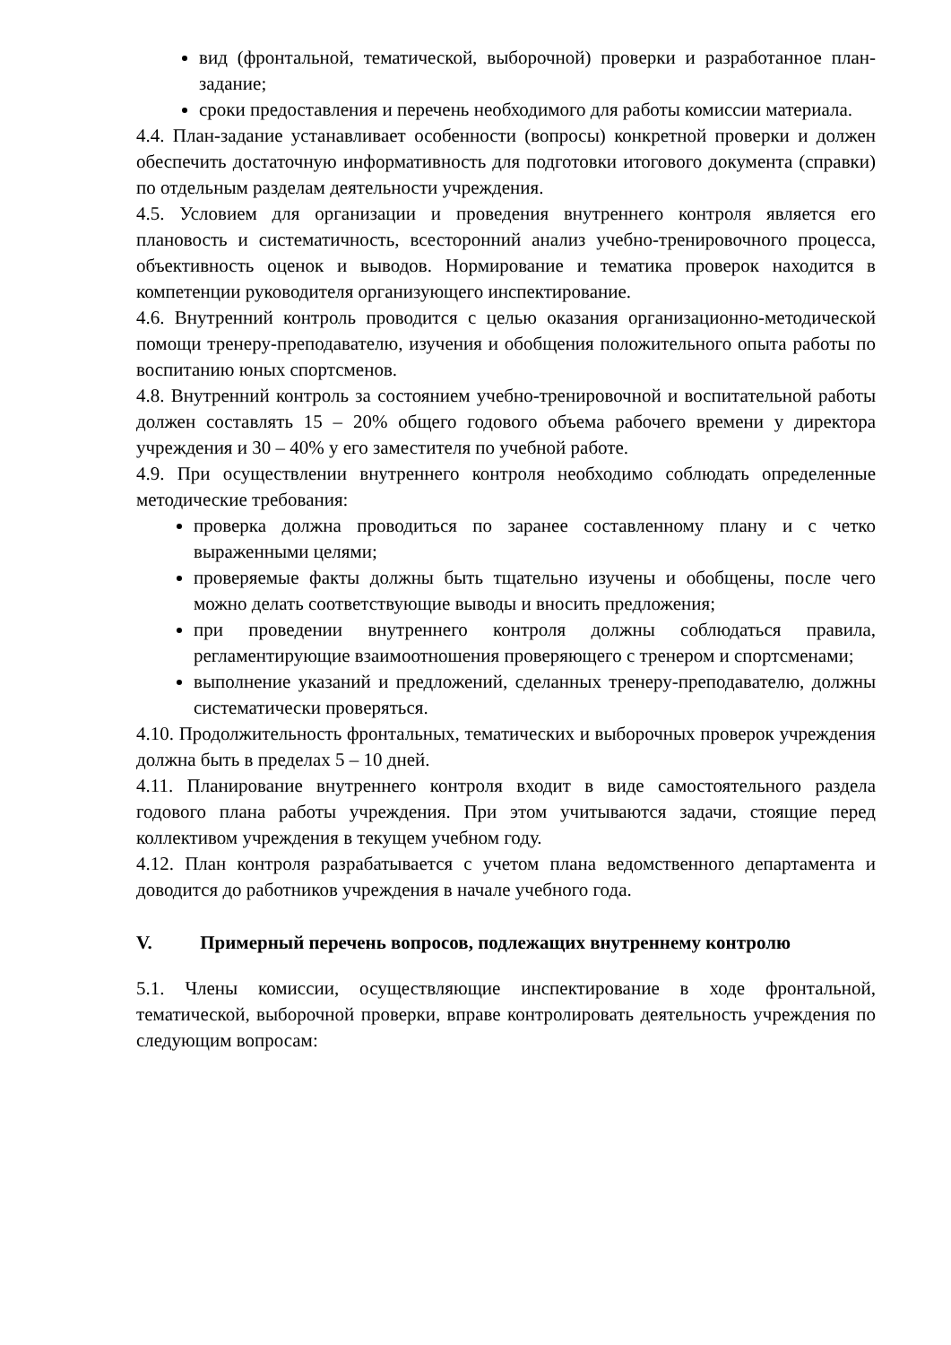вид (фронтальной, тематической, выборочной) проверки и разработанное план-задание;
сроки предоставления и перечень необходимого для работы комиссии материала.
4.4. План-задание устанавливает особенности (вопросы) конкретной проверки и должен обеспечить достаточную информативность для подготовки итогового документа (справки) по отдельным разделам деятельности учреждения.
4.5. Условием для организации и проведения внутреннего контроля является его плановость и систематичность, всесторонний анализ учебно-тренировочного процесса, объективность оценок и выводов. Нормирование и тематика проверок находится в компетенции руководителя организующего инспектирование.
4.6. Внутренний контроль проводится с целью оказания организационно-методической помощи тренеру-преподавателю, изучения и обобщения положительного опыта работы по воспитанию юных спортсменов.
4.8. Внутренний контроль за состоянием учебно-тренировочной и воспитательной работы должен составлять 15 – 20% общего годового объема рабочего времени у директора учреждения и 30 – 40% у его заместителя по учебной работе.
4.9. При осуществлении внутреннего контроля необходимо соблюдать определенные методические требования:
проверка должна проводиться по заранее составленному плану и с четко выраженными целями;
проверяемые факты должны быть тщательно изучены и обобщены, после чего можно делать соответствующие выводы и вносить предложения;
при проведении внутреннего контроля должны соблюдаться правила, регламентирующие взаимоотношения проверяющего с тренером и спортсменами;
выполнение указаний и предложений, сделанных тренеру-преподавателю, должны систематически проверяться.
4.10. Продолжительность фронтальных, тематических и выборочных проверок учреждения должна быть в пределах 5 – 10 дней.
4.11. Планирование внутреннего контроля входит в виде самостоятельного раздела годового плана работы учреждения. При этом учитываются задачи, стоящие перед коллективом учреждения в текущем учебном году.
4.12. План контроля разрабатывается с учетом плана ведомственного департамента и доводится до работников учреждения в начале учебного года.
V. Примерный перечень вопросов, подлежащих внутреннему контролю
5.1. Члены комиссии, осуществляющие инспектирование в ходе фронтальной, тематической, выборочной проверки, вправе контролировать деятельность учреждения по следующим вопросам: